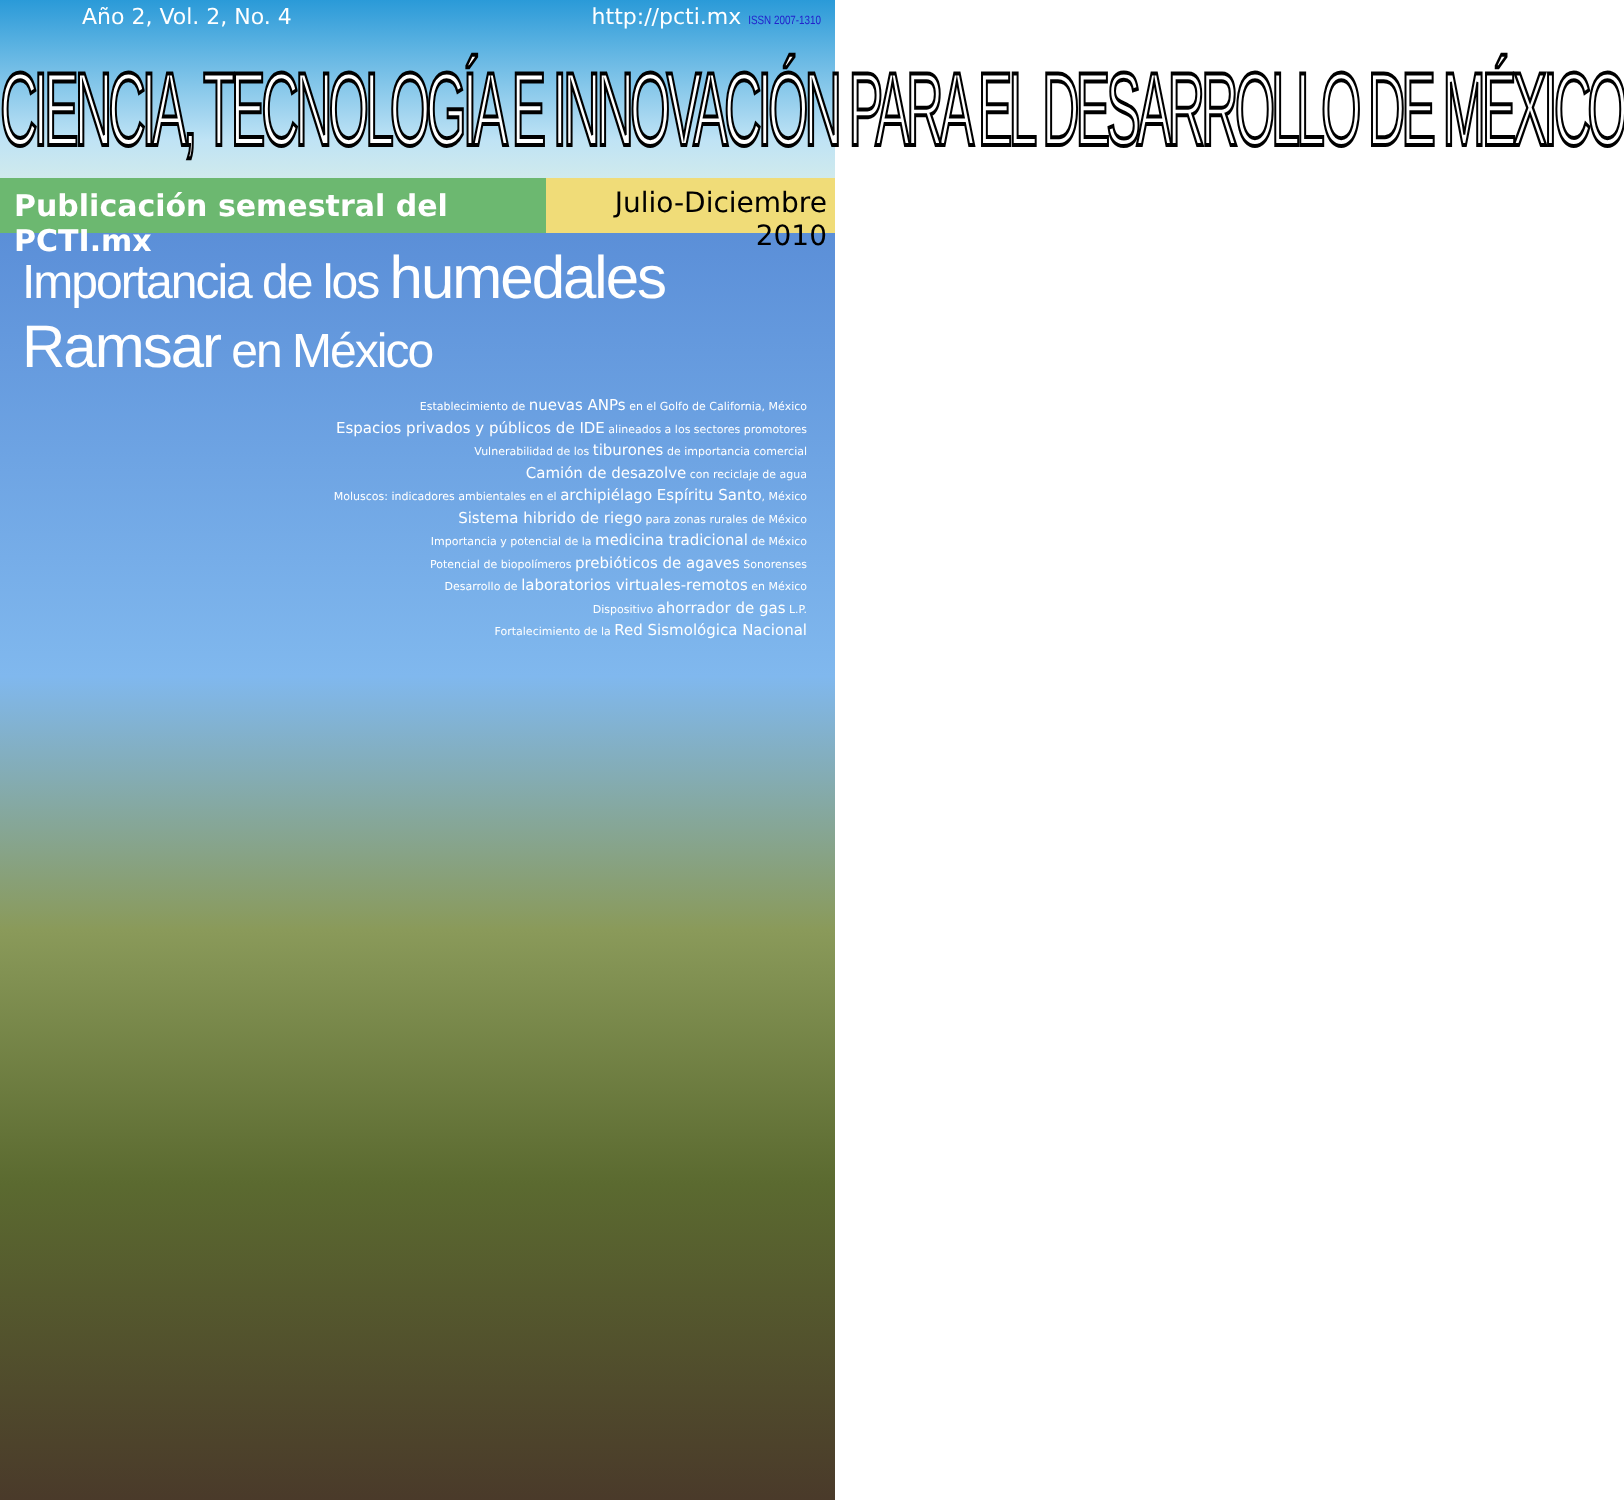Año 2, Vol. 2, No. 4 http://pcti.mx ISSN 2007-1310
CIENCIA, TECNOLOGÍA E INNOVACIÓN PARA EL DESARROLLO DE MÉXICO
Publicación semestral del PCTI.mx
Julio-Diciembre 2010
Importancia de los humedales Ramsar en México
Establecimiento de nuevas ANPs en el Golfo de California, México
Espacios privados y públicos de IDE alineados a los sectores promotores
Vulnerabilidad de los tiburones de importancia comercial
Camión de desazolve con reciclaje de agua
Moluscos: indicadores ambientales en el archipiélago Espíritu Santo, México
Sistema hibrido de riego para zonas rurales de México
Importancia y potencial de la medicina tradicional de México
Potencial de biopolímeros prebióticos de agaves Sonorenses
Desarrollo de laboratorios virtuales-remotos en México
Dispositivo ahorrador de gas L.P.
Fortalecimiento de la Red Sismológica Nacional